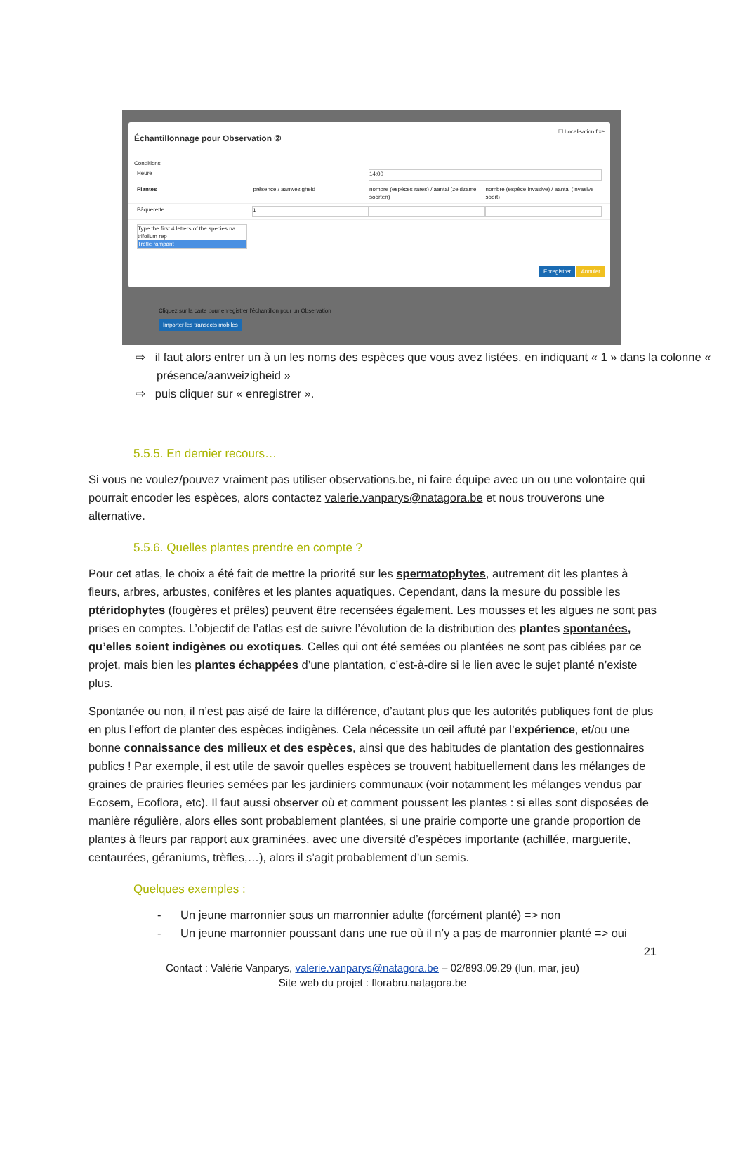☐ Localisation fixe
Échantillonnage pour Observation ②
Conditions
Heure
14:00
Plantes présence / aanwezigheid nombre (espèces rares) / aantal (zeldzame soorten)
nombre (espèce invasive) / aantal (invasive soort)
Pâquerette
1
Type the first 4 letters of the species na...
trifolium rep
Trèfle rampant
Enregistrer Annuler
Cliquez sur la carte pour enregistrer l'échantillon pour un Observation
Importer les transects mobiles
⇨ il faut alors entrer un à un les noms des espèces que vous avez listées, en indiquant « 1 » dans la colonne « présence/aanweizigheid »
⇨ puis cliquer sur « enregistrer ».
5.5.5. En dernier recours…
Si vous ne voulez/pouvez vraiment pas utiliser observations.be, ni faire équipe avec un ou une volontaire qui pourrait encoder les espèces, alors contactez valerie.vanparys@natagora.be et nous trouverons une alternative.
5.5.6. Quelles plantes prendre en compte ?
Pour cet atlas, le choix a été fait de mettre la priorité sur les spermatophytes, autrement dit les plantes à fleurs, arbres, arbustes, conifères et les plantes aquatiques. Cependant, dans la mesure du possible les ptéridophytes (fougères et prêles) peuvent être recensées également. Les mousses et les algues ne sont pas prises en comptes. L’objectif de l’atlas est de suivre l’évolution de la distribution des plantes spontanées, qu’elles soient indigènes ou exotiques. Celles qui ont été semées ou plantées ne sont pas ciblées par ce projet, mais bien les plantes échappées d’une plantation, c’est-à-dire si le lien avec le sujet planté n’existe plus.
Spontanée ou non, il n’est pas aisé de faire la différence, d’autant plus que les autorités publiques font de plus en plus l’effort de planter des espèces indigènes. Cela nécessite un œil affuté par l’expérience, et/ou une bonne connaissance des milieux et des espèces, ainsi que des habitudes de plantation des gestionnaires publics ! Par exemple, il est utile de savoir quelles espèces se trouvent habituellement dans les mélanges de graines de prairies fleuries semées par les jardiniers communaux (voir notamment les mélanges vendus par Ecosem, Ecoflora, etc). Il faut aussi observer où et comment poussent les plantes : si elles sont disposées de manière régulière, alors elles sont probablement plantées, si une prairie comporte une grande proportion de plantes à fleurs par rapport aux graminées, avec une diversité d’espèces importante (achillée, marguerite, centaurées, géraniums, trèfles,…), alors il s’agit probablement d’un semis.
Quelques exemples :
- Un jeune marronnier sous un marronnier adulte (forcément planté) => non
- Un jeune marronnier poussant dans une rue où il n’y a pas de marronnier planté => oui
21
Contact : Valérie Vanparys, valerie.vanparys@natagora.be – 02/893.09.29 (lun, mar, jeu)
Site web du projet : florabru.natagora.be